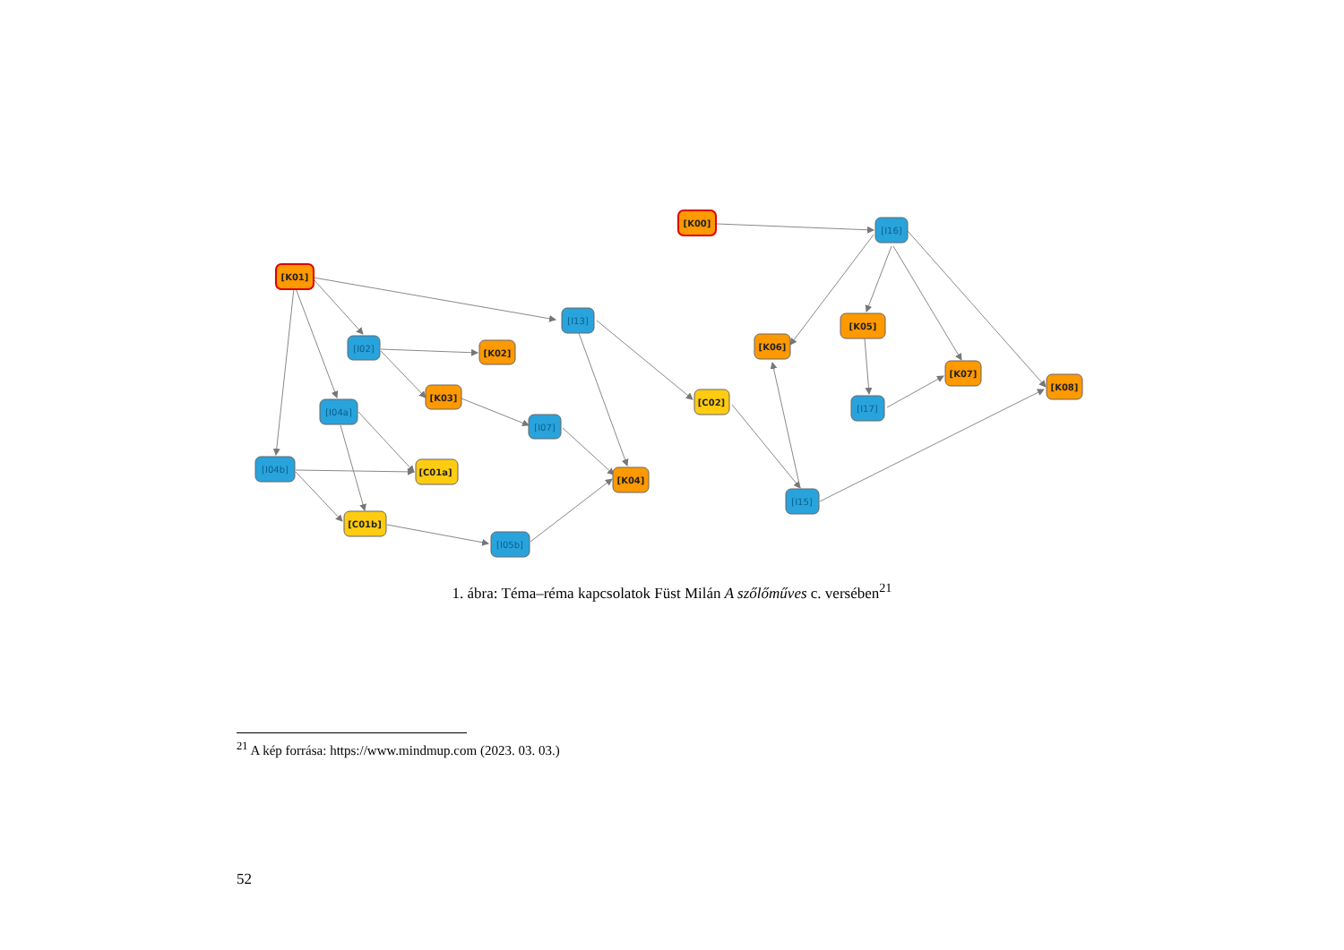[K01]
[K00]
[K02]
[K03]
[C01a]
[C01b]
[K04]
[C02]
[K05]
[K06]
[K07]
[K08]
[I02]
[I04a]
[I07]
[I04b]
[I05b]
[I13]
[I15]
[I16]
[I17]
1. ábra: Téma–réma kapcsolatok Füst Milán A szőlőműves c. versében<sup>21</sup>
<sup>21</sup> A kép forrása: https://www.mindmup.com (2023. 03. 03.)
52